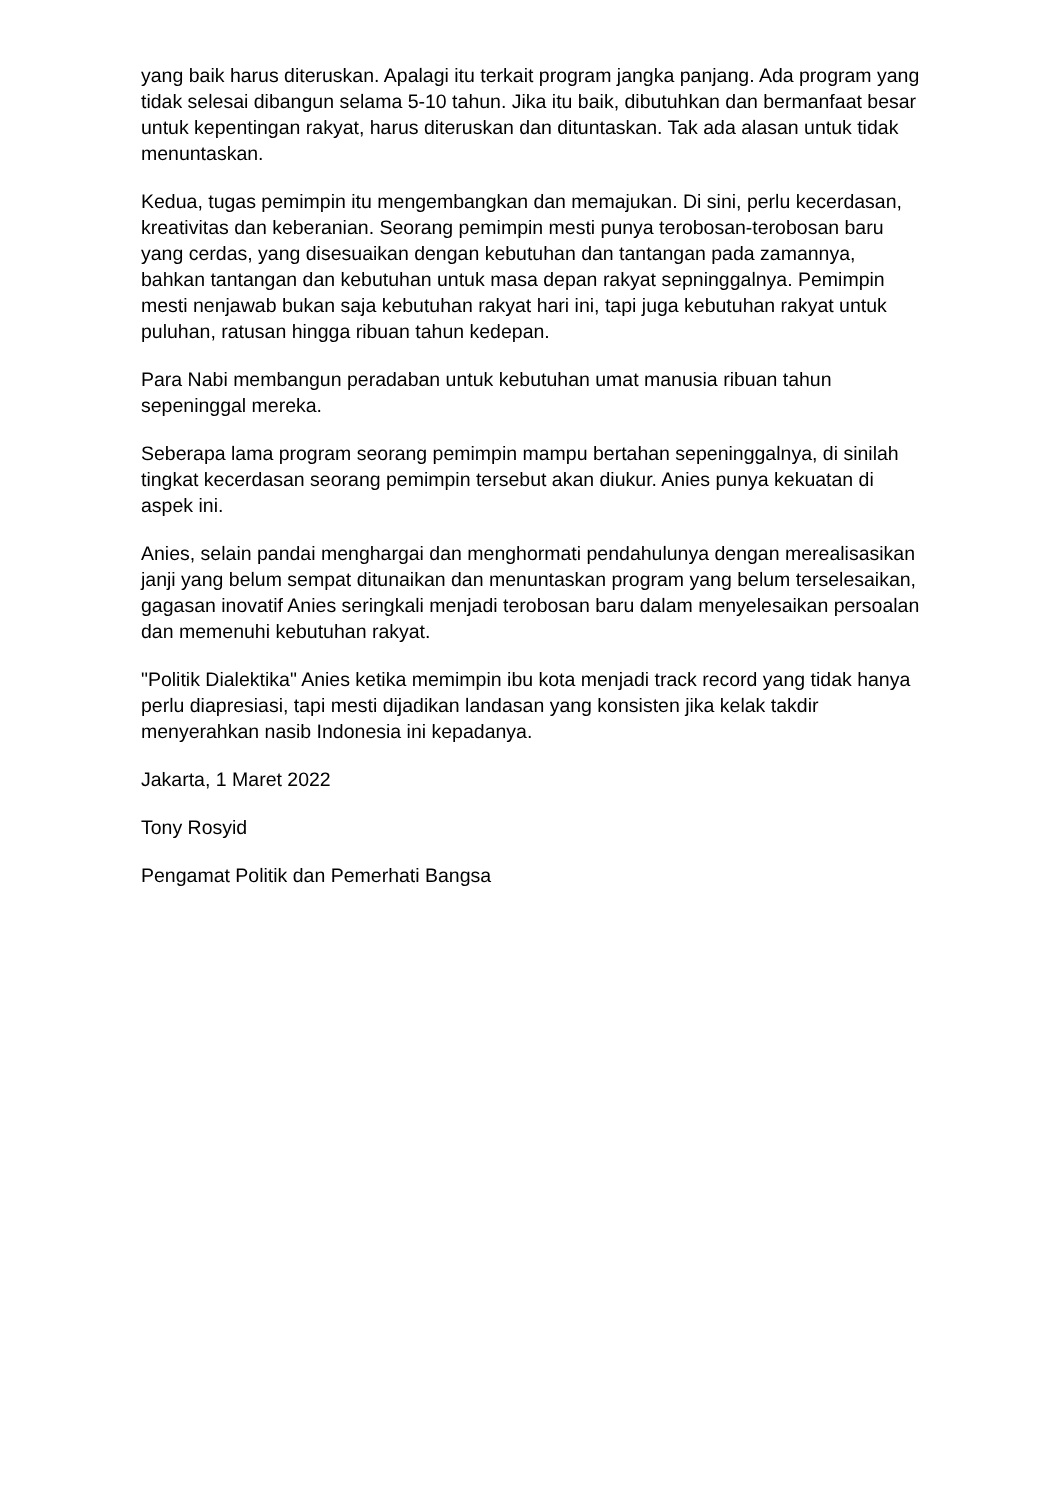yang baik harus diteruskan. Apalagi itu terkait program jangka panjang. Ada program yang tidak selesai dibangun selama 5-10 tahun. Jika itu baik, dibutuhkan dan bermanfaat besar untuk kepentingan rakyat, harus diteruskan dan dituntaskan. Tak ada alasan untuk tidak menuntaskan.
Kedua, tugas pemimpin itu mengembangkan dan memajukan. Di sini, perlu kecerdasan, kreativitas dan keberanian. Seorang pemimpin mesti punya terobosan-terobosan baru yang cerdas, yang disesuaikan dengan kebutuhan dan tantangan pada zamannya, bahkan tantangan dan kebutuhan untuk masa depan rakyat sepninggalnya. Pemimpin mesti nenjawab bukan saja kebutuhan rakyat hari ini, tapi juga kebutuhan rakyat untuk puluhan, ratusan hingga ribuan tahun kedepan.
Para Nabi membangun peradaban untuk kebutuhan umat manusia ribuan tahun sepeninggal mereka.
Seberapa lama program seorang pemimpin mampu bertahan sepeninggalnya, di sinilah tingkat kecerdasan seorang pemimpin tersebut akan diukur. Anies punya kekuatan di aspek ini.
Anies, selain pandai menghargai dan menghormati pendahulunya dengan merealisasikan janji yang belum sempat ditunaikan dan menuntaskan program yang belum terselesaikan, gagasan inovatif Anies seringkali menjadi terobosan baru dalam menyelesaikan persoalan dan memenuhi kebutuhan rakyat.
"Politik Dialektika" Anies ketika memimpin ibu kota menjadi track record yang tidak hanya perlu diapresiasi, tapi mesti dijadikan landasan yang konsisten jika kelak takdir menyerahkan nasib Indonesia ini kepadanya.
Jakarta, 1 Maret 2022
Tony Rosyid
Pengamat Politik dan Pemerhati Bangsa